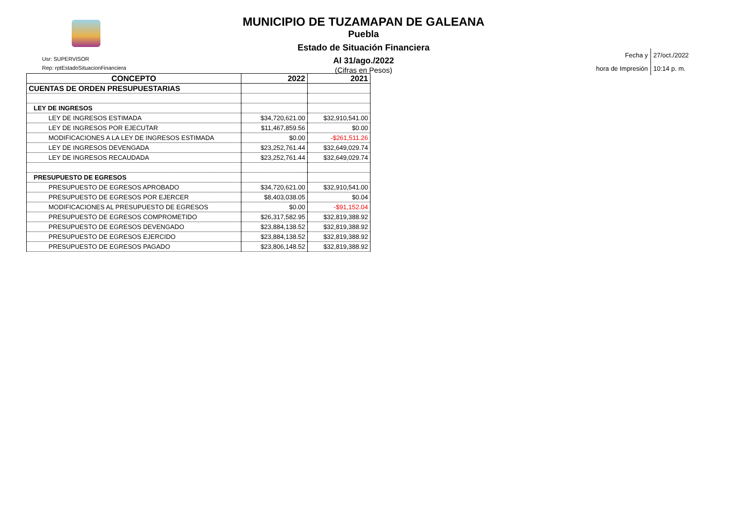MUNICIPIO DE TUZAMAPAN DE GALEANA
Puebla
Estado de Situación Financiera
Al 31/ago./2022
(Cifras en Pesos)
Usr: SUPERVISOR
Rep: rptEstadoSituacionFinanciera
| Fecha y | 27/oct./2022 |
| hora de Impresión | 10:14 p. m. |
| CONCEPTO | 2022 | 2021 |
| --- | --- | --- |
| CUENTAS DE ORDEN PRESUPUESTARIAS | | |
| LEY DE INGRESOS | | |
| LEY DE INGRESOS ESTIMADA | $34,720,621.00 | $32,910,541.00 |
| LEY DE INGRESOS POR EJECUTAR | $11,467,859.56 | $0.00 |
| MODIFICACIONES A LA LEY DE INGRESOS ESTIMADA | $0.00 | -$261,511.26 |
| LEY DE INGRESOS DEVENGADA | $23,252,761.44 | $32,649,029.74 |
| LEY DE INGRESOS RECAUDADA | $23,252,761.44 | $32,649,029.74 |
| PRESUPUESTO DE EGRESOS | | |
| PRESUPUESTO DE EGRESOS APROBADO | $34,720,621.00 | $32,910,541.00 |
| PRESUPUESTO DE EGRESOS POR EJERCER | $8,403,038.05 | $0.04 |
| MODIFICACIONES AL PRESUPUESTO DE EGRESOS | $0.00 | -$91,152.04 |
| PRESUPUESTO DE EGRESOS COMPROMETIDO | $26,317,582.95 | $32,819,388.92 |
| PRESUPUESTO DE EGRESOS DEVENGADO | $23,884,138.52 | $32,819,388.92 |
| PRESUPUESTO DE EGRESOS EJERCIDO | $23,884,138.52 | $32,819,388.92 |
| PRESUPUESTO DE EGRESOS PAGADO | $23,806,148.52 | $32,819,388.92 |